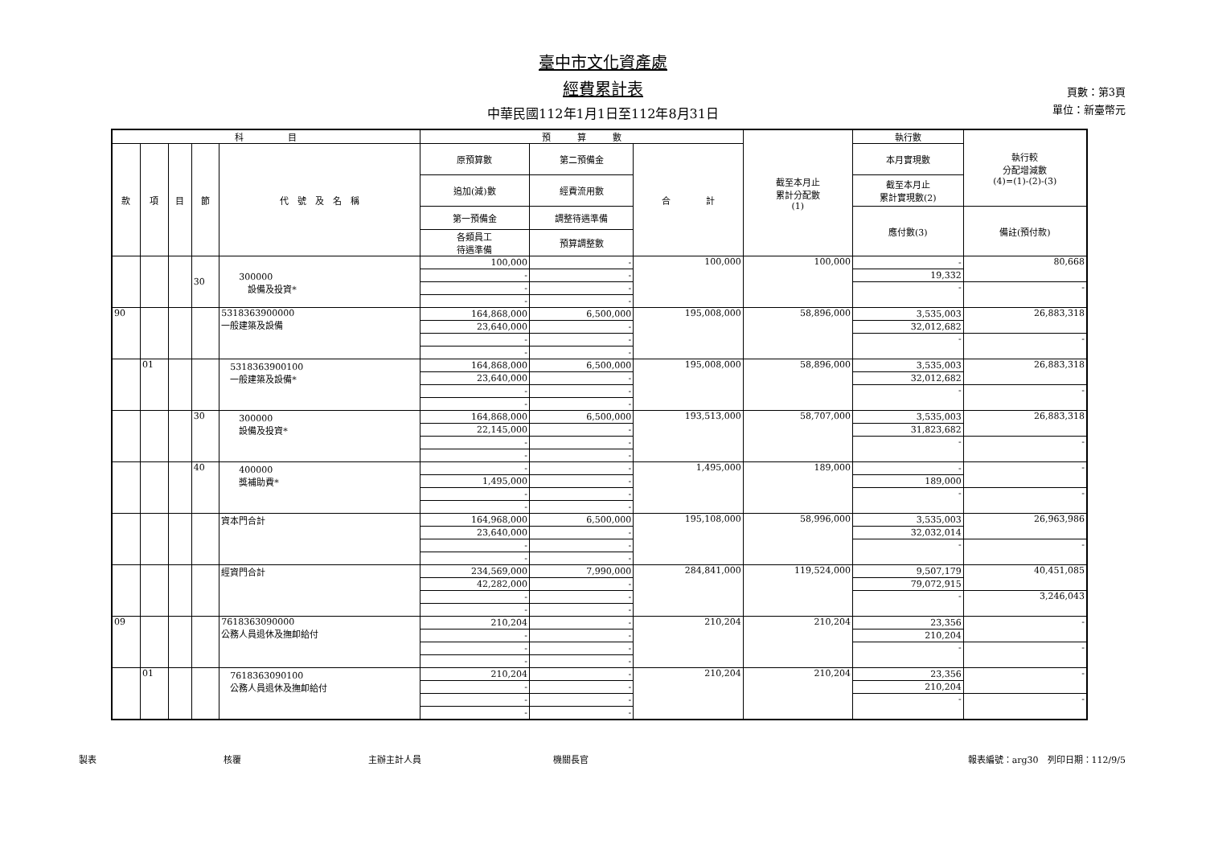臺中市文化資產處
經費累計表
中華民國112年1月1日至112年8月31日
頁數：第3頁
單位：新臺幣元
| 科 目 | | | | | 預 算 數 | | | 截至本月止 累計分配數 (1) | 執行數 | 執行較 分配增減數 (4)=(1)-(2)-(3) |
| --- | --- | --- | --- | --- | --- | --- | --- | --- | --- | --- |
| 款 | 項 | 目 | 節 | 代 號 及 名 稱 | 原預算數 | 第二預備金 | 合 計 | | 本月實現數 | |
| | | | | | 追加(減)數 | 經費流用數 | | | 截至本月止 累計實現數(2) | |
| | | | | | 第一預備金 | 調整待遇準備 | | | 應付數(3) | 備註(預付款) |
| | | | | | 各類員工 待遇準備 | 預算調整數 | | | | |
| | | | 30 | 300000 設備及投資* | 100,000 | - | 100,000 | 100,000 | - | 80,668 |
| | | | | | - | - | | | 19,332 | |
| | | | | | - | - | | | - | - |
| | | | | | - | - | | | | |
| 90 | | | | 5318363900000 一般建築及設備 | 164,868,000 | 6,500,000 | 195,008,000 | 58,896,000 | 3,535,003 | 26,883,318 |
| | | | | | 23,640,000 | - | | | 32,012,682 | |
| | | | | | - | - | | | - | - |
| | | | | | - | - | | | | |
| | 01 | | | 5318363900100 一般建築及設備* | 164,868,000 | 6,500,000 | 195,008,000 | 58,896,000 | 3,535,003 | 26,883,318 |
| | | | | | 23,640,000 | - | | | 32,012,682 | |
| | | | | | - | - | | | - | - |
| | | | | | - | - | | | | |
| | | | 30 | 300000 設備及投資* | 164,868,000 | 6,500,000 | 193,513,000 | 58,707,000 | 3,535,003 | 26,883,318 |
| | | | | | 22,145,000 | - | | | 31,823,682 | |
| | | | | | - | - | | | - | - |
| | | | | | - | - | | | | |
| | | | 40 | 400000 獎補助費* | - | - | 1,495,000 | 189,000 | - | - |
| | | | | | 1,495,000 | - | | | 189,000 | |
| | | | | | - | - | | | - | - |
| | | | | | - | - | | | | |
| | | | | 資本門合計 | 164,968,000 | 6,500,000 | 195,108,000 | 58,996,000 | 3,535,003 | 26,963,986 |
| | | | | | 23,640,000 | - | | | 32,032,014 | |
| | | | | | - | - | | | - | - |
| | | | | | - | - | | | | |
| | | | | 經資門合計 | 234,569,000 | 7,990,000 | 284,841,000 | 119,524,000 | 9,507,179 | 40,451,085 |
| | | | | | 42,282,000 | - | | | 79,072,915 | |
| | | | | | - | - | | | - | 3,246,043 |
| | | | | | - | - | | | | |
| 09 | | | | 7618363090000 公務人員退休及撫卹給付 | 210,204 | - | 210,204 | 210,204 | 23,356 | - |
| | | | | | - | - | | | 210,204 | |
| | | | | | - | - | | | - | - |
| | | | | | - | - | | | | |
| | 01 | | | 7618363090100 公務人員退休及撫卹給付 | 210,204 | - | 210,204 | 210,204 | 23,356 | - |
| | | | | | - | - | | | 210,204 | |
| | | | | | - | - | | | - | - |
| | | | | | - | - | | | | |
製表 核覆 主辦主計人員 機關長官 報表編號：arg30　列印日期：112/9/5